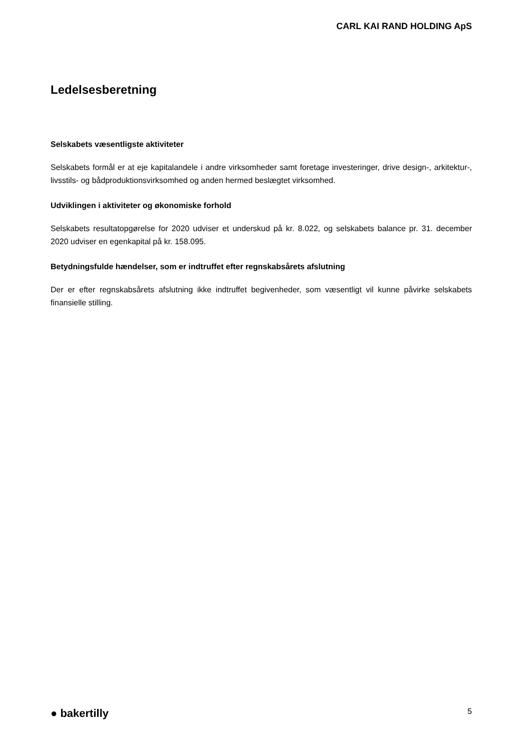CARL KAI RAND HOLDING ApS
Ledelsesberetning
Selskabets væsentligste aktiviteter
Selskabets formål er at eje kapitalandele i andre virksomheder samt foretage investeringer, drive design-, arkitektur-, livsstils- og bådproduktionsvirksomhed og anden hermed beslægtet virksomhed.
Udviklingen i aktiviteter og økonomiske forhold
Selskabets resultatopgørelse for 2020 udviser et underskud på kr. 8.022, og selskabets balance pr. 31. december 2020 udviser en egenkapital på kr. 158.095.
Betydningsfulde hændelser, som er indtruffet efter regnskabsårets afslutning
Der er efter regnskabsårets afslutning ikke indtruffet begivenheder, som væsentligt vil kunne påvirke selskabets finansielle stilling.
● bakertilly
5